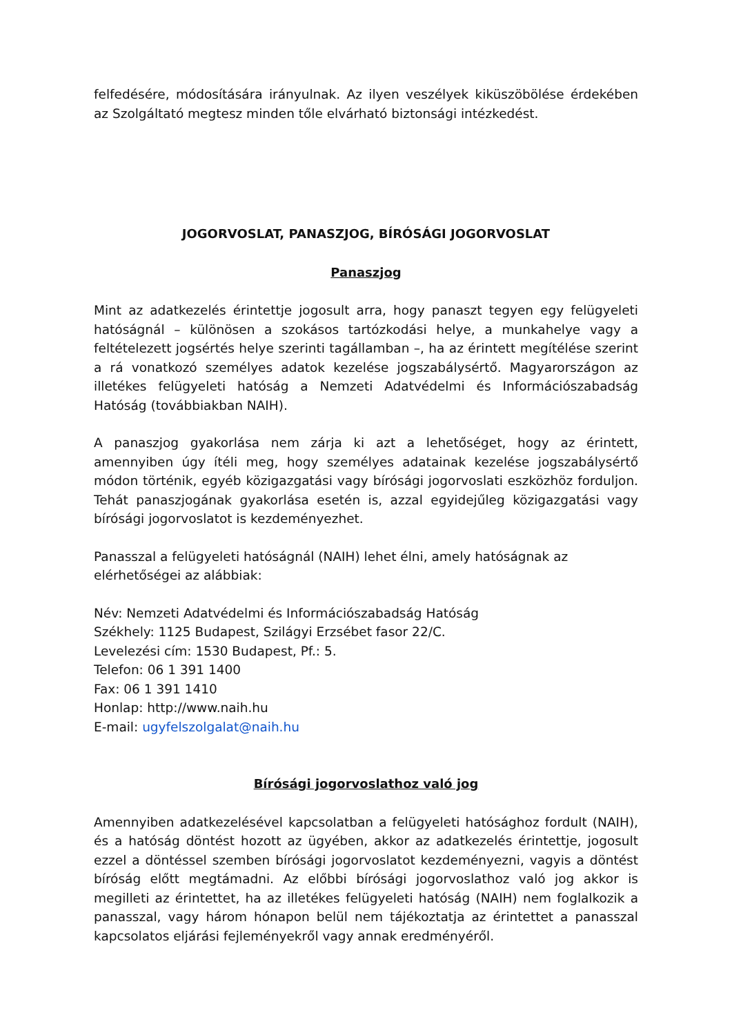felfedésére, módosítására irányulnak. Az ilyen veszélyek kiküszöbölése érdekében az Szolgáltató megtesz minden tőle elvárható biztonsági intézkedést.
JOGORVOSLAT, PANASZJOG, BÍRÓSÁGI JOGORVOSLAT
Panaszjog
Mint az adatkezelés érintettje jogosult arra, hogy panaszt tegyen egy felügyeleti hatóságnál – különösen a szokásos tartózkodási helye, a munkahelye vagy a feltételezett jogsértés helye szerinti tagállamban –, ha az érintett megítélése szerint a rá vonatkozó személyes adatok kezelése jogszabálysértő. Magyarországon az illetékes felügyeleti hatóság a Nemzeti Adatvédelmi és Információszabadság Hatóság (továbbiakban NAIH).
A panaszjog gyakorlása nem zárja ki azt a lehetőséget, hogy az érintett, amennyiben úgy ítéli meg, hogy személyes adatainak kezelése jogszabálysértő módon történik, egyéb közigazgatási vagy bírósági jogorvoslati eszközhöz forduljon. Tehát panaszjogának gyakorlása esetén is, azzal egyidejűleg közigazgatási vagy bírósági jogorvoslatot is kezdeményezhet.
Panasszal a felügyeleti hatóságnál (NAIH) lehet élni, amely hatóságnak az elérhetőségei az alábbiak:
Név: Nemzeti Adatvédelmi és Információszabadság Hatóság
Székhely: 1125 Budapest, Szilágyi Erzsébet fasor 22/C.
Levelezési cím: 1530 Budapest, Pf.: 5.
Telefon: 06 1 391 1400
Fax: 06 1 391 1410
Honlap: http://www.naih.hu
E-mail: ugyfelszolgalat@naih.hu
Bírósági jogorvoslathoz való jog
Amennyiben adatkezelésével kapcsolatban a felügyeleti hatósághoz fordult (NAIH), és a hatóság döntést hozott az ügyében, akkor az adatkezelés érintettje, jogosult ezzel a döntéssel szemben bírósági jogorvoslatot kezdeményezni, vagyis a döntést bíróság előtt megtámadni. Az előbbi bírósági jogorvoslathoz való jog akkor is megilleti az érintettet, ha az illetékes felügyeleti hatóság (NAIH) nem foglalkozik a panasszal, vagy három hónapon belül nem tájékoztatja az érintettet a panasszal kapcsolatos eljárási fejleményekről vagy annak eredményéről.